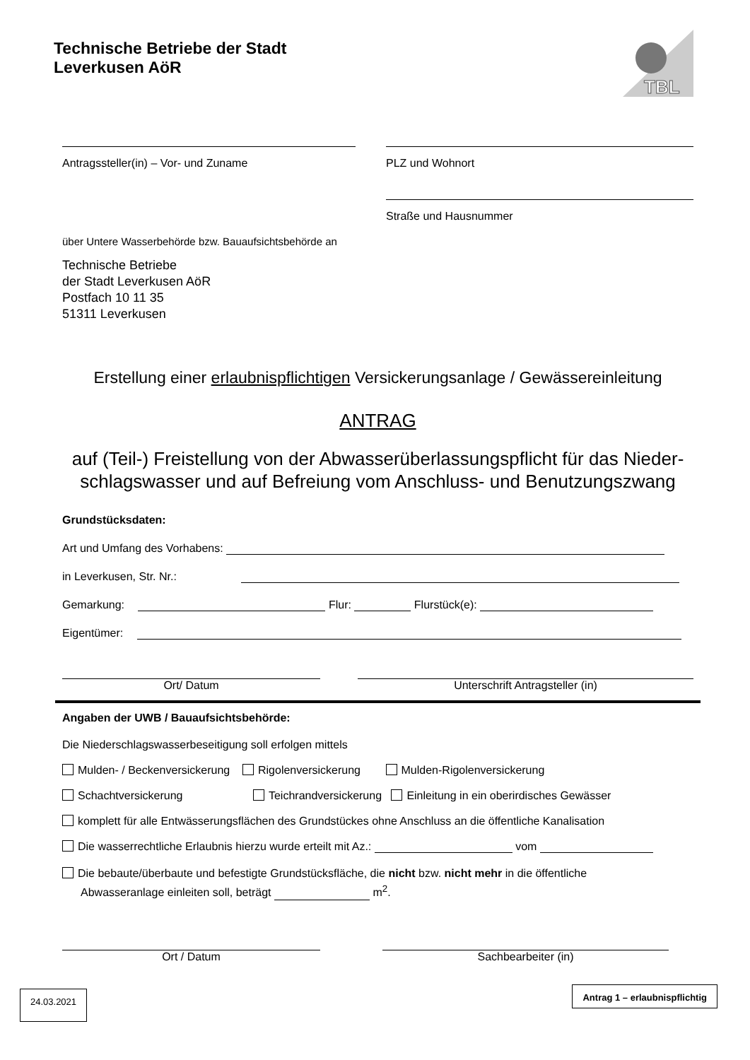Technische Betriebe der Stadt
Leverkusen AöR
TBL
Antragssteller(in) – Vor- und Zuname
PLZ und Wohnort
Straße und Hausnummer
über Untere Wasserbehörde bzw. Bauaufsichtsbehörde an
Technische Betriebe
der Stadt Leverkusen AöR
Postfach 10 11 35
51311 Leverkusen
Erstellung einer erlaubnispflichtigen Versickerungsanlage / Gewässereinleitung
ANTRAG
auf (Teil-) Freistellung von der Abwasserüberlassungspflicht für das Nieder-
schlagswasser und auf Befreiung vom Anschluss- und Benutzungszwang
Grundstücksdaten:
Art und Umfang des Vorhabens:
in Leverkusen, Str. Nr.:
Gemarkung: Flur: Flurstück(e):
Eigentümer:
Ort/ Datum Unterschrift Antragsteller (in)
Angaben der UWB / Bauaufsichtsbehörde:
Die Niederschlagswasserbeseitigung soll erfolgen mittels
Mulden- / Beckenversickerung Rigolenversickerung Mulden-Rigolenversickerung
Schachtversickerung Teichrandversickerung Einleitung in ein oberirdisches Gewässer
komplett für alle Entwässerungsflächen des Grundstückes ohne Anschluss an die öffentliche Kanalisation
Die wasserrechtliche Erlaubnis hierzu wurde erteilt mit Az.: vom
Die bebaute/überbaute und befestigte Grundstücksfläche, die nicht bzw. nicht mehr in die öffentliche
Abwasseranlage einleiten soll, beträgt m<sup>2</sup>.
Ort / Datum Sachbearbeiter (in)
24.03.2021
Antrag 1 – erlaubnispflichtig